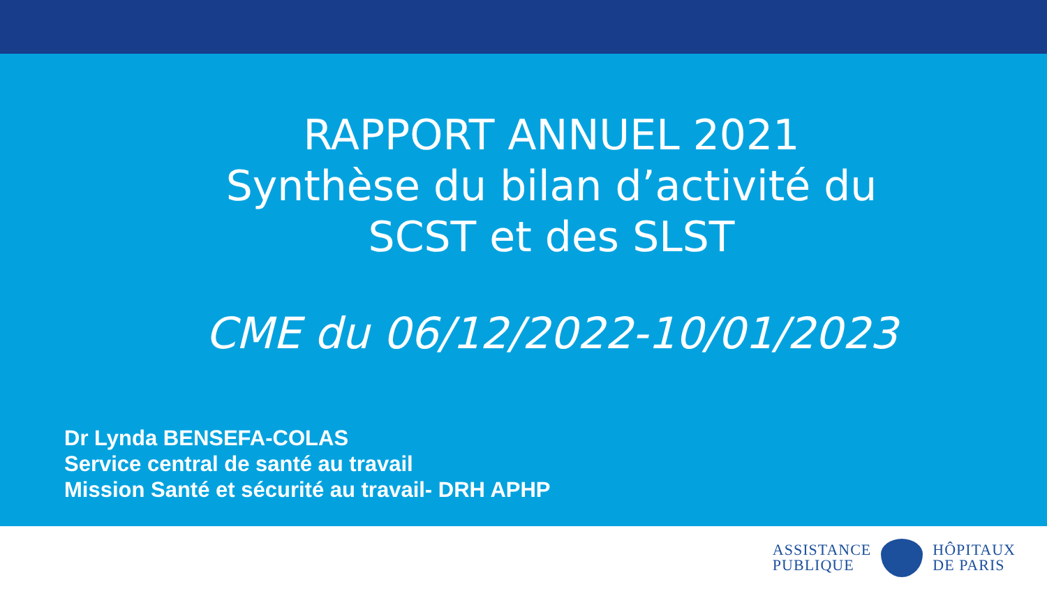RAPPORT ANNUEL 2021
Synthèse du bilan d’activité du
SCST et des SLST
CME du 06/12/2022-10/01/2023
Dr Lynda BENSEFA-COLAS
Service central de santé au travail
Mission Santé et sécurité au travail- DRH APHP
ASSISTANCE
PUBLIQUE
HÔPITAUX
DE PARIS